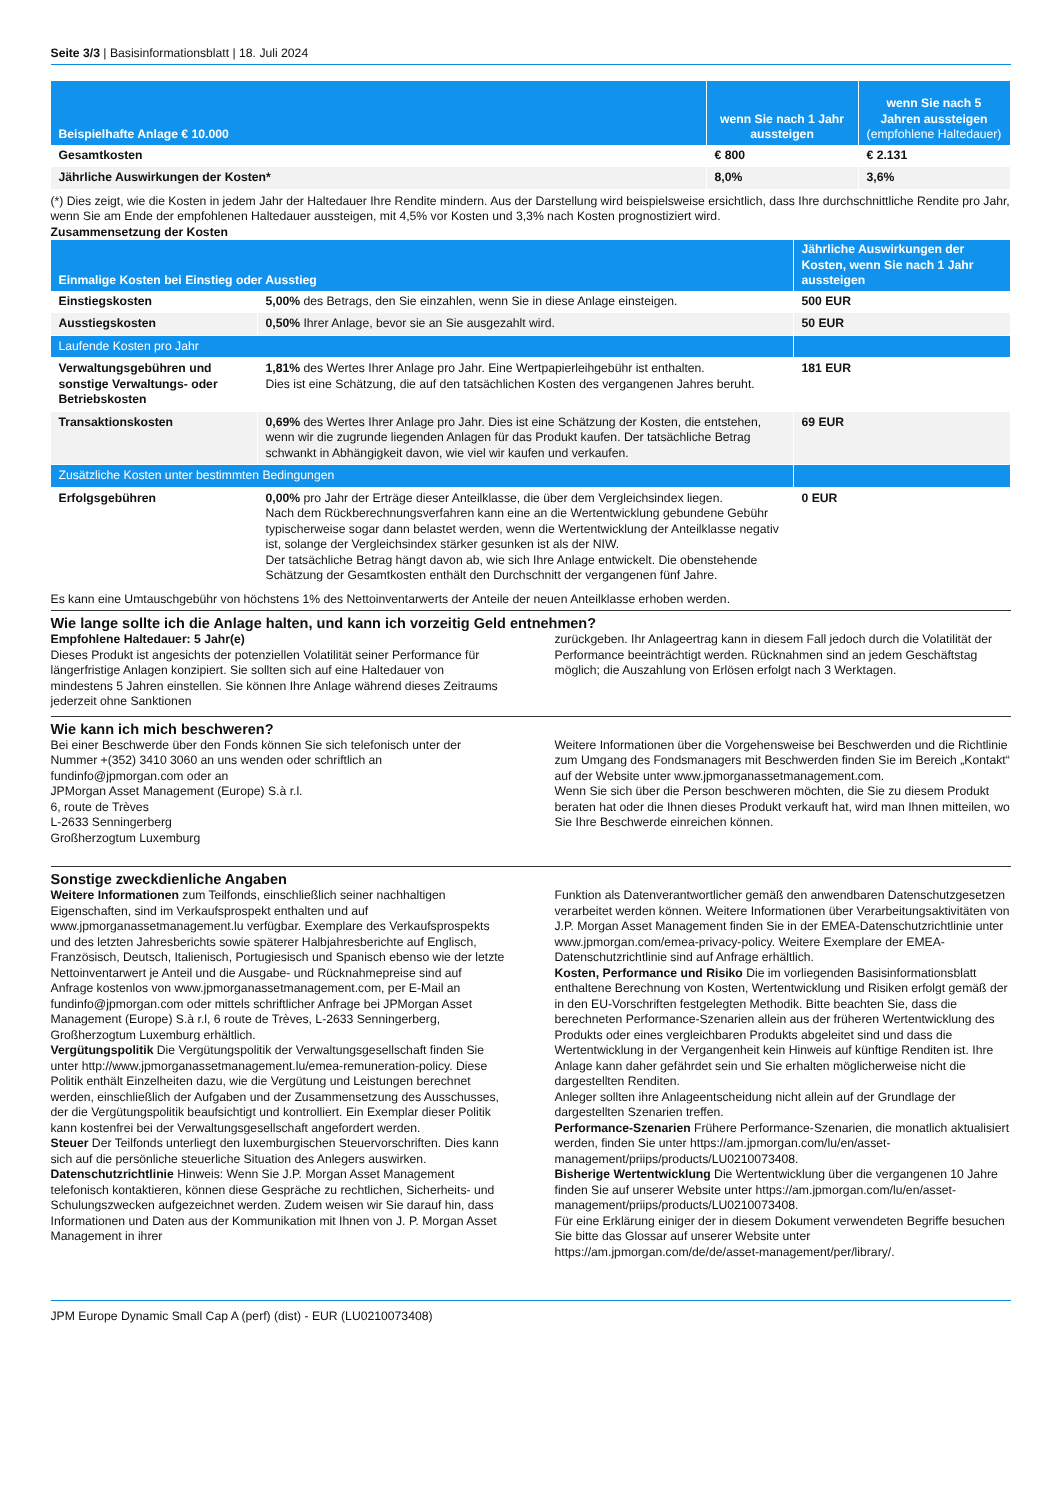Seite 3/3 | Basisinformationsblatt | 18. Juli 2024
| Beispielhafte Anlage € 10.000 | wenn Sie nach 1 Jahr aussteigen | wenn Sie nach 5 Jahren aussteigen (empfohlene Haltedauer) |
| --- | --- | --- |
| Gesamtkosten | € 800 | € 2.131 |
| Jährliche Auswirkungen der Kosten* | 8,0% | 3,6% |
(*) Dies zeigt, wie die Kosten in jedem Jahr der Haltedauer Ihre Rendite mindern. Aus der Darstellung wird beispielsweise ersichtlich, dass Ihre durchschnittliche Rendite pro Jahr, wenn Sie am Ende der empfohlenen Haltedauer aussteigen, mit 4,5% vor Kosten und 3,3% nach Kosten prognostiziert wird.
Zusammensetzung der Kosten
| Einmalige Kosten bei Einstieg oder Ausstieg | | Jährliche Auswirkungen der Kosten, wenn Sie nach 1 Jahr aussteigen |
| --- | --- | --- |
| Einstiegskosten | 5,00% des Betrags, den Sie einzahlen, wenn Sie in diese Anlage einsteigen. | 500 EUR |
| Ausstiegskosten | 0,50% Ihrer Anlage, bevor sie an Sie ausgezahlt wird. | 50 EUR |
| Laufende Kosten pro Jahr | | |
| Verwaltungsgebühren und sonstige Verwaltungs- oder Betriebskosten | 1,81% des Wertes Ihrer Anlage pro Jahr. Eine Wertpapierleihgebühr ist enthalten. Dies ist eine Schätzung, die auf den tatsächlichen Kosten des vergangenen Jahres beruht. | 181 EUR |
| Transaktionskosten | 0,69% des Wertes Ihrer Anlage pro Jahr. Dies ist eine Schätzung der Kosten, die entstehen, wenn wir die zugrunde liegenden Anlagen für das Produkt kaufen. Der tatsächliche Betrag schwankt in Abhängigkeit davon, wie viel wir kaufen und verkaufen. | 69 EUR |
| Zusätzliche Kosten unter bestimmten Bedingungen | | |
| Erfolgsgebühren | 0,00% pro Jahr der Erträge dieser Anteilklasse, die über dem Vergleichsindex liegen. Nach dem Rückberechnungsverfahren kann eine an die Wertentwicklung gebundene Gebühr typischerweise sogar dann belastet werden, wenn die Wertentwicklung der Anteilklasse negativ ist, solange der Vergleichsindex stärker gesunken ist als der NIW. Der tatsächliche Betrag hängt davon ab, wie sich Ihre Anlage entwickelt. Die obenstehende Schätzung der Gesamtkosten enthält den Durchschnitt der vergangenen fünf Jahre. | 0 EUR |
Es kann eine Umtauschgebühr von höchstens 1% des Nettoinventarwerts der Anteile der neuen Anteilklasse erhoben werden.
Wie lange sollte ich die Anlage halten, und kann ich vorzeitig Geld entnehmen?
Empfohlene Haltedauer: 5 Jahr(e)
Dieses Produkt ist angesichts der potenziellen Volatilität seiner Performance für längerfristige Anlagen konzipiert. Sie sollten sich auf eine Haltedauer von mindestens 5 Jahren einstellen. Sie können Ihre Anlage während dieses Zeitraums jederzeit ohne Sanktionen
zurückgeben. Ihr Anlageertrag kann in diesem Fall jedoch durch die Volatilität der Performance beeinträchtigt werden. Rücknahmen sind an jedem Geschäftstag möglich; die Auszahlung von Erlösen erfolgt nach 3 Werktagen.
Wie kann ich mich beschweren?
Bei einer Beschwerde über den Fonds können Sie sich telefonisch unter der Nummer +(352) 3410 3060 an uns wenden oder schriftlich an fundinfo@jpmorgan.com oder an
JPMorgan Asset Management (Europe) S.à r.l.
6, route de Trèves
L-2633 Senningerberg
Großherzogtum Luxemburg
Weitere Informationen über die Vorgehensweise bei Beschwerden und die Richtlinie zum Umgang des Fondsmanagers mit Beschwerden finden Sie im Bereich „Kontakt“ auf der Website unter www.jpmorganassetmanagement.com.
Wenn Sie sich über die Person beschweren möchten, die Sie zu diesem Produkt beraten hat oder die Ihnen dieses Produkt verkauft hat, wird man Ihnen mitteilen, wo Sie Ihre Beschwerde einreichen können.
Sonstige zweckdienliche Angaben
Weitere Informationen zum Teilfonds, einschließlich seiner nachhaltigen Eigenschaften, sind im Verkaufsprospekt enthalten und auf www.jpmorganassetmanagement.lu verfügbar. Exemplare des Verkaufsprospekts und des letzten Jahresberichts sowie späterer Halbjahresberichte auf Englisch, Französisch, Deutsch, Italienisch, Portugiesisch und Spanisch ebenso wie der letzte Nettoinventarwert je Anteil und die Ausgabe- und Rücknahmepreise sind auf Anfrage kostenlos von www.jpmorganassetmanagement.com, per E-Mail an fundinfo@jpmorgan.com oder mittels schriftlicher Anfrage bei JPMorgan Asset Management (Europe) S.à r.l, 6 route de Trèves, L-2633 Senningerberg, Großherzogtum Luxemburg erhältlich.
Vergütungspolitik Die Vergütungspolitik der Verwaltungsgesellschaft finden Sie unter http://www.jpmorganassetmanagement.lu/emea-remuneration-policy. Diese Politik enthält Einzelheiten dazu, wie die Vergütung und Leistungen berechnet werden, einschließlich der Aufgaben und der Zusammensetzung des Ausschusses, der die Vergütungspolitik beaufsichtigt und kontrolliert. Ein Exemplar dieser Politik kann kostenfrei bei der Verwaltungsgesellschaft angefordert werden.
Steuer Der Teilfonds unterliegt den luxemburgischen Steuervorschriften. Dies kann sich auf die persönliche steuerliche Situation des Anlegers auswirken.
Datenschutzrichtlinie Hinweis: Wenn Sie J.P. Morgan Asset Management telefonisch kontaktieren, können diese Gespräche zu rechtlichen, Sicherheits- und Schulungszwecken aufgezeichnet werden. Zudem weisen wir Sie darauf hin, dass Informationen und Daten aus der Kommunikation mit Ihnen von J. P. Morgan Asset Management in ihrer
Funktion als Datenverantwortlicher gemäß den anwendbaren Datenschutzgesetzen verarbeitet werden können. Weitere Informationen über Verarbeitungsaktivitäten von J.P. Morgan Asset Management finden Sie in der EMEA-Datenschutzrichtlinie unter www.jpmorgan.com/emea-privacy-policy. Weitere Exemplare der EMEA-Datenschutzrichtlinie sind auf Anfrage erhältlich.
Kosten, Performance und Risiko Die im vorliegenden Basisinformationsblatt enthaltene Berechnung von Kosten, Wertentwicklung und Risiken erfolgt gemäß der in den EU-Vorschriften festgelegten Methodik. Bitte beachten Sie, dass die berechneten Performance-Szenarien allein aus der früheren Wertentwicklung des Produkts oder eines vergleichbaren Produkts abgeleitet sind und dass die Wertentwicklung in der Vergangenheit kein Hinweis auf künftige Renditen ist. Ihre Anlage kann daher gefährdet sein und Sie erhalten möglicherweise nicht die dargestellten Renditen.
Anleger sollten ihre Anlageentscheidung nicht allein auf der Grundlage der dargestellten Szenarien treffen.
Performance-Szenarien Frühere Performance-Szenarien, die monatlich aktualisiert werden, finden Sie unter https://am.jpmorgan.com/lu/en/asset-management/priips/products/LU0210073408.
Bisherige Wertentwicklung Die Wertentwicklung über die vergangenen 10 Jahre finden Sie auf unserer Website unter https://am.jpmorgan.com/lu/en/asset-management/priips/products/LU0210073408.
Für eine Erklärung einiger der in diesem Dokument verwendeten Begriffe besuchen Sie bitte das Glossar auf unserer Website unter https://am.jpmorgan.com/de/de/asset-management/per/library/.
JPM Europe Dynamic Small Cap A (perf) (dist) - EUR (LU0210073408)